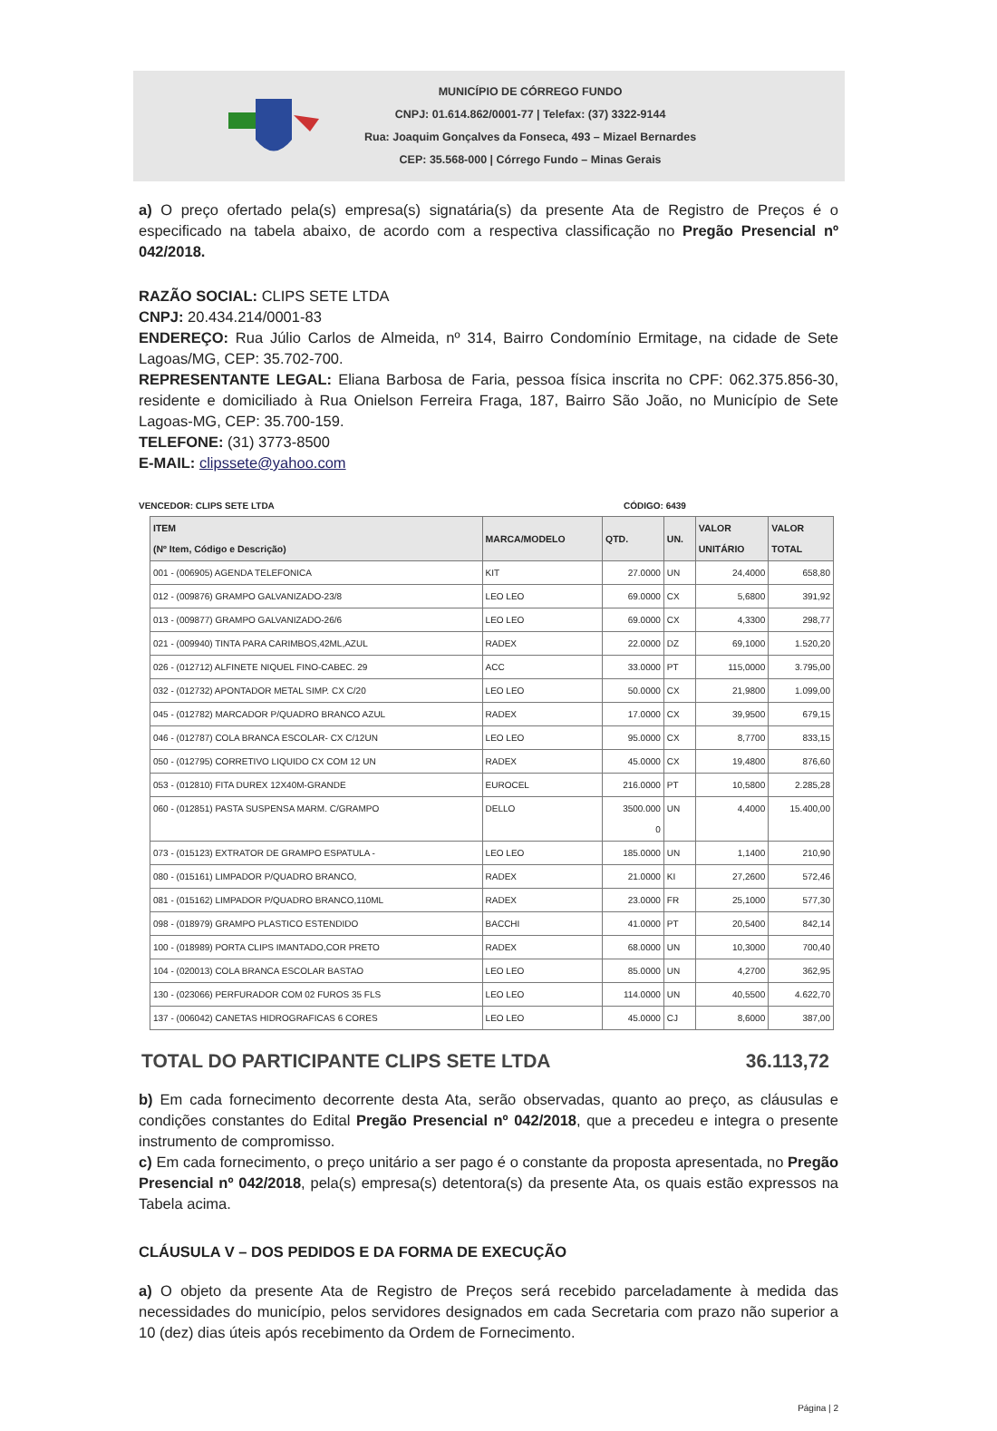MUNICÍPIO DE CÓRREGO FUNDO
CNPJ: 01.614.862/0001-77 | Telefax: (37) 3322-9144
Rua: Joaquim Gonçalves da Fonseca, 493 – Mizael Bernardes
CEP: 35.568-000 | Córrego Fundo – Minas Gerais
a) O preço ofertado pela(s) empresa(s) signatária(s) da presente Ata de Registro de Preços é o especificado na tabela abaixo, de acordo com a respectiva classificação no Pregão Presencial nº 042/2018.
RAZÃO SOCIAL: CLIPS SETE LTDA
CNPJ: 20.434.214/0001-83
ENDEREÇO: Rua Júlio Carlos de Almeida, nº 314, Bairro Condomínio Ermitage, na cidade de Sete Lagoas/MG, CEP: 35.702-700.
REPRESENTANTE LEGAL: Eliana Barbosa de Faria, pessoa física inscrita no CPF: 062.375.856-30, residente e domiciliado à Rua Onielson Ferreira Fraga, 187, Bairro São João, no Município de Sete Lagoas-MG, CEP: 35.700-159.
TELEFONE: (31) 3773-8500
E-MAIL: clipssete@yahoo.com
VENCEDOR: CLIPS SETE LTDA CÓDIGO: 6439
| ITEM (Nº Item, Código e Descrição) | MARCA/MODELO | QTD. | UN. | VALOR UNITÁRIO | VALOR TOTAL |
| --- | --- | --- | --- | --- | --- |
| 001 - (006905) AGENDA TELEFONICA | KIT | 27.0000 | UN | 24,4000 | 658,80 |
| 012 - (009876) GRAMPO GALVANIZADO-23/8 | LEO LEO | 69.0000 | CX | 5,6800 | 391,92 |
| 013 - (009877) GRAMPO GALVANIZADO-26/6 | LEO LEO | 69.0000 | CX | 4,3300 | 298,77 |
| 021 - (009940) TINTA PARA CARIMBOS,42ML,AZUL | RADEX | 22.0000 | DZ | 69,1000 | 1.520,20 |
| 026 - (012712) ALFINETE NIQUEL FINO-CABEC. 29 | ACC | 33.0000 | PT | 115,0000 | 3.795,00 |
| 032 - (012732) APONTADOR METAL SIMP. CX C/20 | LEO LEO | 50.0000 | CX | 21,9800 | 1.099,00 |
| 045 - (012782) MARCADOR P/QUADRO BRANCO AZUL | RADEX | 17.0000 | CX | 39,9500 | 679,15 |
| 046 - (012787) COLA BRANCA ESCOLAR- CX C/12UN | LEO LEO | 95.0000 | CX | 8,7700 | 833,15 |
| 050 - (012795) CORRETIVO LIQUIDO CX COM 12 UN | RADEX | 45.0000 | CX | 19,4800 | 876,60 |
| 053 - (012810) FITA DUREX 12X40M-GRANDE | EUROCEL | 216.0000 | PT | 10,5800 | 2.285,28 |
| 060 - (012851) PASTA SUSPENSA MARM. C/GRAMPO | DELLO | 3500.000 0 | UN | 4,4000 | 15.400,00 |
| 073 - (015123) EXTRATOR DE GRAMPO ESPATULA - | LEO LEO | 185.0000 | UN | 1,1400 | 210,90 |
| 080 - (015161) LIMPADOR P/QUADRO BRANCO, | RADEX | 21.0000 | KI | 27,2600 | 572,46 |
| 081 - (015162) LIMPADOR P/QUADRO BRANCO,110ML | RADEX | 23.0000 | FR | 25,1000 | 577,30 |
| 098 - (018979) GRAMPO PLASTICO ESTENDIDO | BACCHI | 41.0000 | PT | 20,5400 | 842,14 |
| 100 - (018989) PORTA CLIPS IMANTADO,COR PRETO | RADEX | 68.0000 | UN | 10,3000 | 700,40 |
| 104 - (020013) COLA BRANCA ESCOLAR BASTAO | LEO LEO | 85.0000 | UN | 4,2700 | 362,95 |
| 130 - (023066) PERFURADOR COM 02 FUROS 35 FLS | LEO LEO | 114.0000 | UN | 40,5500 | 4.622,70 |
| 137 - (006042) CANETAS HIDROGRAFICAS 6 CORES | LEO LEO | 45.0000 | CJ | 8,6000 | 387,00 |
TOTAL DO PARTICIPANTE CLIPS SETE LTDA 36.113,72
b) Em cada fornecimento decorrente desta Ata, serão observadas, quanto ao preço, as cláusulas e condições constantes do Edital Pregão Presencial nº 042/2018, que a precedeu e integra o presente instrumento de compromisso.
c) Em cada fornecimento, o preço unitário a ser pago é o constante da proposta apresentada, no Pregão Presencial nº 042/2018, pela(s) empresa(s) detentora(s) da presente Ata, os quais estão expressos na Tabela acima.
CLÁUSULA V – DOS PEDIDOS E DA FORMA DE EXECUÇÃO
a) O objeto da presente Ata de Registro de Preços será recebido parceladamente à medida das necessidades do município, pelos servidores designados em cada Secretaria com prazo não superior a 10 (dez) dias úteis após recebimento da Ordem de Fornecimento.
Página | 2